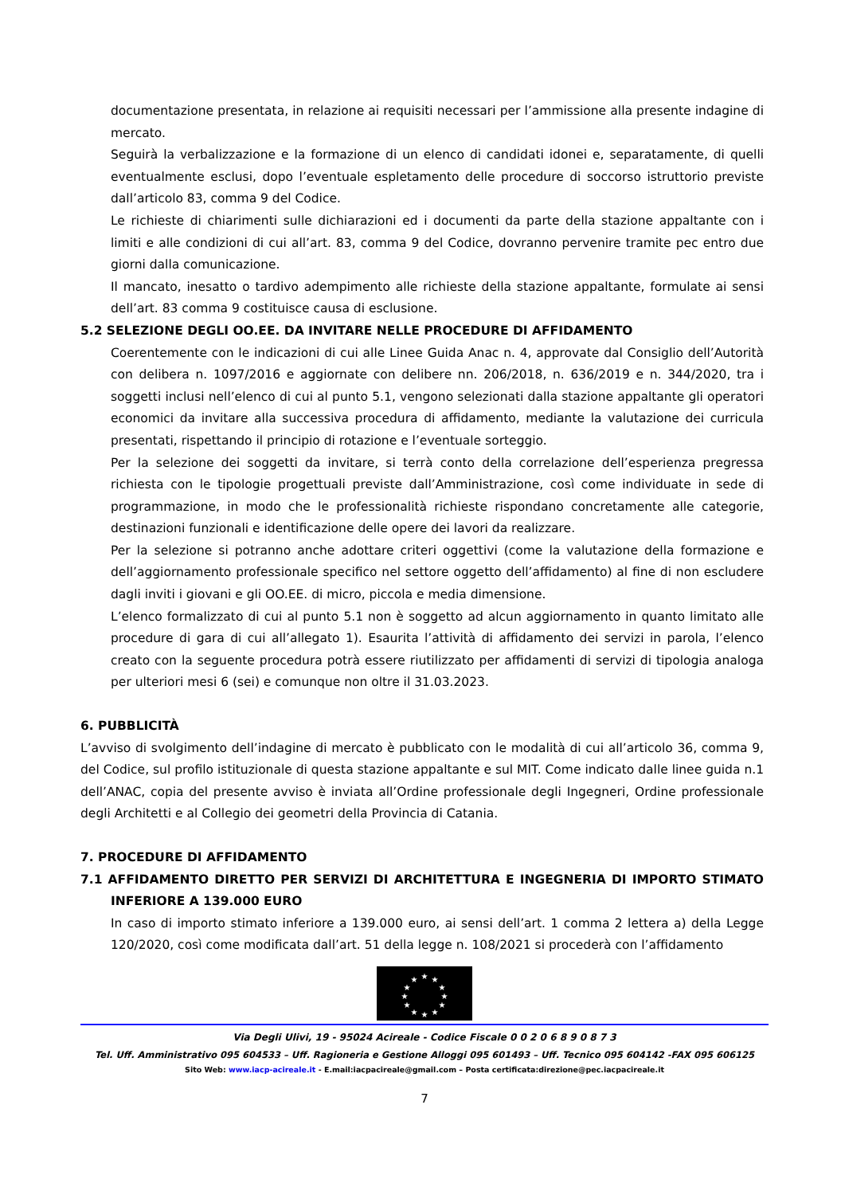documentazione presentata, in relazione ai requisiti necessari per l’ammissione alla presente indagine di mercato.
Seguirà la verbalizzazione e la formazione di un elenco di candidati idonei e, separatamente, di quelli eventualmente esclusi, dopo l’eventuale espletamento delle procedure di soccorso istruttorio previste dall’articolo 83, comma 9 del Codice.
Le richieste di chiarimenti sulle dichiarazioni ed i documenti da parte della stazione appaltante con i limiti e alle condizioni di cui all’art. 83, comma 9 del Codice, dovranno pervenire tramite pec entro due giorni dalla comunicazione.
Il mancato, inesatto o tardivo adempimento alle richieste della stazione appaltante, formulate ai sensi dell’art. 83 comma 9 costituisce causa di esclusione.
5.2 SELEZIONE DEGLI OO.EE. DA INVITARE NELLE PROCEDURE DI AFFIDAMENTO
Coerentemente con le indicazioni di cui alle Linee Guida Anac n. 4, approvate dal Consiglio dell’Autorità con delibera n. 1097/2016 e aggiornate con delibere nn. 206/2018, n. 636/2019 e n. 344/2020, tra i soggetti inclusi nell’elenco di cui al punto 5.1, vengono selezionati dalla stazione appaltante gli operatori economici da invitare alla successiva procedura di affidamento, mediante la valutazione dei curricula presentati, rispettando il principio di rotazione e l’eventuale sorteggio.
Per la selezione dei soggetti da invitare, si terrà conto della correlazione dell’esperienza pregressa richiesta con le tipologie progettuali previste dall’Amministrazione, così come individuate in sede di programmazione, in modo che le professionalità richieste rispondano concretamente alle categorie, destinazioni funzionali e identificazione delle opere dei lavori da realizzare.
Per la selezione si potranno anche adottare criteri oggettivi (come la valutazione della formazione e dell’aggiornamento professionale specifico nel settore oggetto dell’affidamento) al fine di non escludere dagli inviti i giovani e gli OO.EE. di micro, piccola e media dimensione.
L’elenco formalizzato di cui al punto 5.1 non è soggetto ad alcun aggiornamento in quanto limitato alle procedure di gara di cui all’allegato 1). Esaurita l’attività di affidamento dei servizi in parola, l’elenco creato con la seguente procedura potrà essere riutilizzato per affidamenti di servizi di tipologia analoga per ulteriori mesi 6 (sei) e comunque non oltre il 31.03.2023.
6. PUBBLICITÀ
L’avviso di svolgimento dell’indagine di mercato è pubblicato con le modalità di cui all’articolo 36, comma 9, del Codice, sul profilo istituzionale di questa stazione appaltante e sul MIT. Come indicato dalle linee guida n.1 dell’ANAC, copia del presente avviso è inviata all’Ordine professionale degli Ingegneri, Ordine professionale degli Architetti e al Collegio dei geometri della Provincia di Catania.
7. PROCEDURE DI AFFIDAMENTO
7.1 AFFIDAMENTO DIRETTO PER SERVIZI DI ARCHITETTURA E INGEGNERIA DI IMPORTO STIMATO INFERIORE A 139.000 EURO
In caso di importo stimato inferiore a 139.000 euro, ai sensi dell’art. 1 comma 2 lettera a) della Legge 120/2020, così come modificata dall’art. 51 della legge n. 108/2021 si procederà con l’affidamento
★
★
★
★
★
★
★
★
★
★
★
★
Via Degli Ulivi, 19 - 95024 Acireale - Codice Fiscale 0 0 2 0 6 8 9 0 8 7 3
Tel. Uff. Amministrativo 095 604533 – Uff. Ragioneria e Gestione Alloggi 095 601493 – Uff. Tecnico 095 604142 -FAX 095 606125
Sito Web: www.iacp-acireale.it - E.mail:iacpacireale@gmail.com – Posta certificata:direzione@pec.iacpacireale.it
7